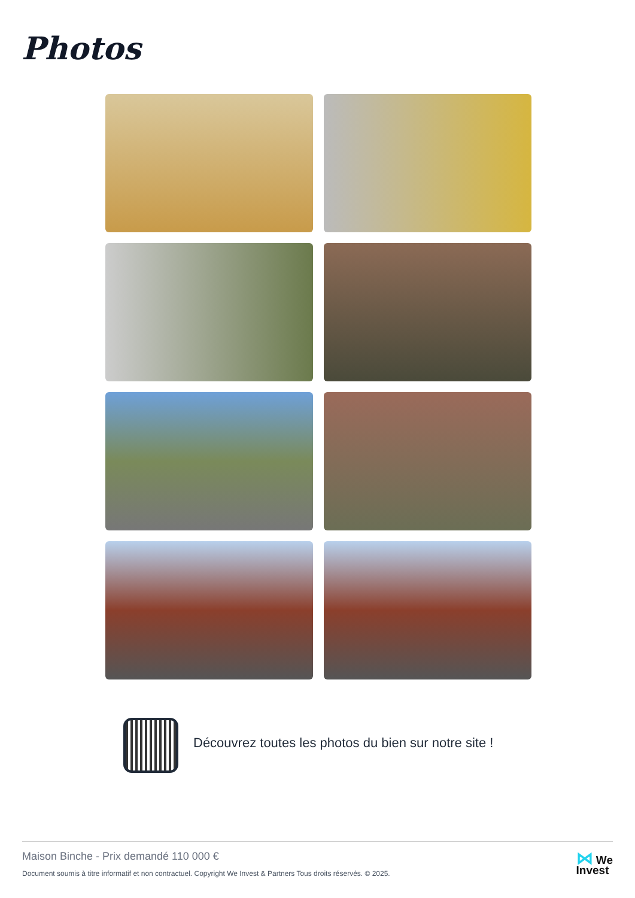Photos
Découvrez toutes les photos du bien sur notre site !
Maison Binche - Prix demandé 110 000 €
Document soumis à titre informatif et non contractuel. Copyright We Invest & Partners Tous droits réservés. © 2025.
⋈ We
Invest